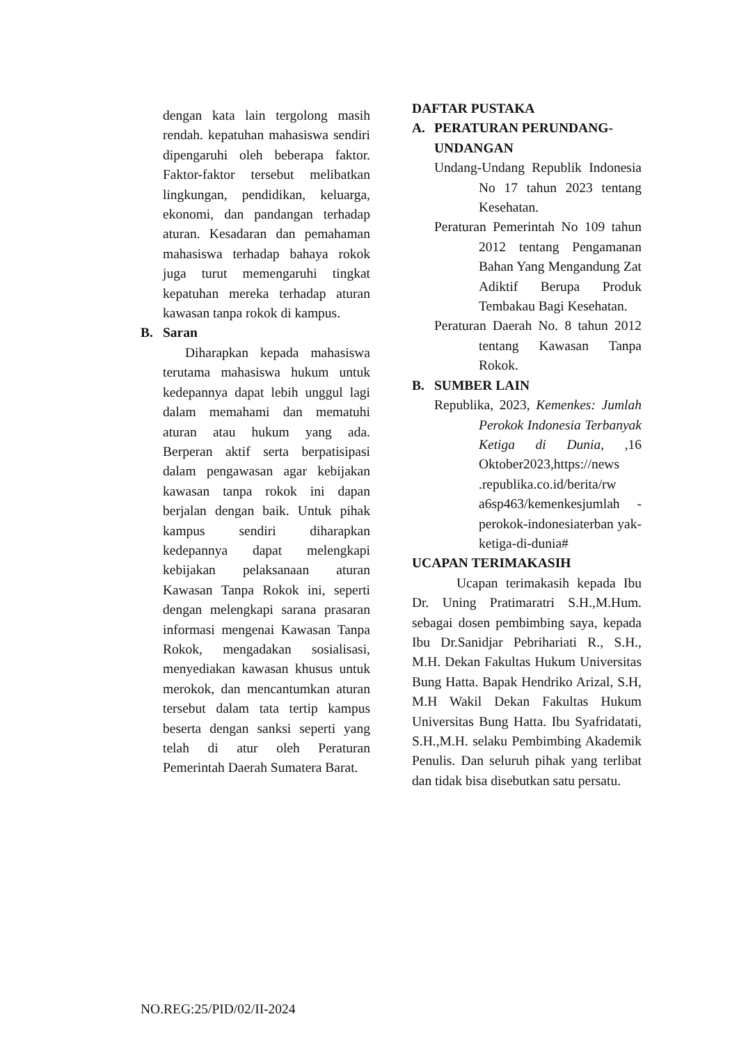dengan kata lain tergolong masih rendah. kepatuhan mahasiswa sendiri dipengaruhi oleh beberapa faktor. Faktor-faktor tersebut melibatkan lingkungan, pendidikan, keluarga, ekonomi, dan pandangan terhadap aturan. Kesadaran dan pemahaman mahasiswa terhadap bahaya rokok juga turut memengaruhi tingkat kepatuhan mereka terhadap aturan kawasan tanpa rokok di kampus.
B. Saran
Diharapkan kepada mahasiswa terutama mahasiswa hukum untuk kedepannya dapat lebih unggul lagi dalam memahami dan mematuhi aturan atau hukum yang ada. Berperan aktif serta berpatisipasi dalam pengawasan agar kebijakan kawasan tanpa rokok ini dapan berjalan dengan baik. Untuk pihak kampus sendiri diharapkan kedepannya dapat melengkapi kebijakan pelaksanaan aturan Kawasan Tanpa Rokok ini, seperti dengan melengkapi sarana prasaran informasi mengenai Kawasan Tanpa Rokok, mengadakan sosialisasi, menyediakan kawasan khusus untuk merokok, dan mencantumkan aturan tersebut dalam tata tertip kampus beserta dengan sanksi seperti yang telah di atur oleh Peraturan Pemerintah Daerah Sumatera Barat.
DAFTAR PUSTAKA
A. PERATURAN PERUNDANG-UNDANGAN
Undang-Undang Republik Indonesia No 17 tahun 2023 tentang Kesehatan.
Peraturan Pemerintah No 109 tahun 2012 tentang Pengamanan Bahan Yang Mengandung Zat Adiktif Berupa Produk Tembakau Bagi Kesehatan.
Peraturan Daerah No. 8 tahun 2012 tentang Kawasan Tanpa Rokok.
B. SUMBER LAIN
Republika, 2023, Kemenkes: Jumlah Perokok Indonesia Terbanyak Ketiga di Dunia, ,16 Oktober2023,https://news .republika.co.id/berita/rw a6sp463/kemenkesjumlah -perokok-indonesiaterban yak-ketiga-di-dunia#
UCAPAN TERIMAKASIH
Ucapan terimakasih kepada Ibu Dr. Uning Pratimaratri S.H.,M.Hum. sebagai dosen pembimbing saya, kepada Ibu Dr.Sanidjar Pebrihariati R., S.H., M.H. Dekan Fakultas Hukum Universitas Bung Hatta. Bapak Hendriko Arizal, S.H, M.H Wakil Dekan Fakultas Hukum Universitas Bung Hatta. Ibu Syafridatati, S.H.,M.H. selaku Pembimbing Akademik Penulis. Dan seluruh pihak yang terlibat dan tidak bisa disebutkan satu persatu.
NO.REG:25/PID/02/II-2024